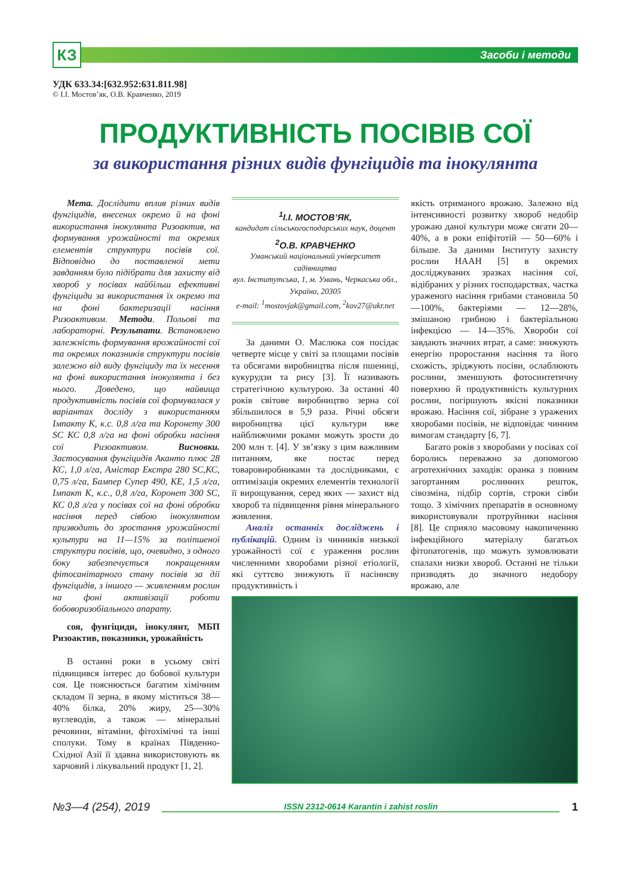КЗ
Засоби і методи
УДК 633.34:[632.952:631.811.98]
© І.І. Мостов’як, О.В. Кравченко, 2019
ПРОДУКТИВНІСТЬ ПОСІВІВ СОЇ
за використання різних видів фунгіцидів та інокулянта
Мета. Дослідити вплив різних видів фунгіцидів, внесених окремо й на фоні використання інокулянта Ризоактив, на формування урожайності та окремих елементів структури посівів сої. Відповідно до поставленої мети завданням було підібрати для захисту від хвороб у посівах найбільш ефективні фунгіциди за використання їх окремо та на фоні бактеризації насіння Ризоактивом. Методи. Польові та лабораторні. Результати. Встановлено залежність формування врожайності сої та окремих показників структури посівів залежно від виду фунгіциду та їх несення на фоні використання інокулянта і без нього. Доведено, що найвища продуктивність посівів сої формувалася у варіантах досліду з використанням Імпакту К, к.с. 0,8 л/га та Коронету 300 SC КС 0,8 л/га на фоні обробки насіння сої Ризоактивом. Висновки. Застосування фунгіцидів Аканто плюс 28 КС, 1,0 л/га, Амістар Екстра 280 SC,КС, 0,75 л/га, Бампер Супер 490, КЕ, 1,5 л/га, Імпакт К, к.с., 0,8 л/га, Коронет 300 SC, КС 0,8 л/га у посівах сої на фоні обробки насіння перед сівбою інокулянтом призводить до зростання урожайності культури на 11—15% за поліпшеної структури посівів, що, очевидно, з одного боку забезпечується покращенням фітосанітарного стану посівів за дії фунгіцидів, з іншого — живленням рослин на фоні активізації роботи бобоворизобіального апарату.
соя, фунгіциди, інокулянт, МБП Ризоактив, показники, урожайність
В останні роки в усьому світі підвищився інтерес до бобової культури соя. Це пояснюється багатим хімічним складом її зерна, в якому міститься 38—40% білка, 20% жиру, 25—30% вуглеводів, а також — мінеральні речовини, вітаміни, фітохімічні та інші сполуки. Тому в країнах Південно-Східної Азії її здавна використовують як харчовий і лікувальний продукт [1, 2].
<sup>1</sup> І.І. МОСТОВ’ЯК,
кандидат сільськогосподарських наук, доцент
<sup>2</sup>О.В. КРАВЧЕНКО
Уманський національний університет садівництва
вул. Інститутська, 1, м. Умань, Черкаська обл., Україна, 20305
e-mail: <sup>1</sup>mostovjak@gmail.com, <sup>2</sup>kov27@ukr.net
За даними О. Маслюка соя посідає четверте місце у світі за площами посівів та обсягами виробництва після пшениці, кукурудзи та рису [3]. Її називають стратегічною культурою. За останні 40 років світове виробництво зерна сої збільшилося в 5,9 раза. Річні обсяги виробництва цієї культури вже найближчими роками можуть зрости до 200 млн т. [4]. У зв’язку з цим важливим питанням, яке постає перед товаровиробниками та дослідниками, є оптимізація окремих елементів технології її вирощування, серед яких — захист від хвороб та підвищення рівня мінерального живлення.
Аналіз останніх досліджень і публікацій. Одним із чинників низької урожайності сої є ураження рослин численними хворобами різної етіології, які суттєво знижують її насіннєву продуктивність і
якість отриманого врожаю. Залежно від інтенсивності розвитку хвороб недобір урожаю даної культури може сягати 20—40%, а в роки епіфітотій — 50—60% і більше. За даними Інституту захисту рослин НААН [5] в окремих досліджуваних зразках насіння сої, відібраних у різних господарствах, частка ураженого насіння грибами становила 50—100%, бактеріями — 12—28%, змішаною грибною і бактеріальною інфекцією — 14—35%. Хвороби сої завдають значних втрат, а саме: знижують енергію проростання насіння та його схожість, зріджують посіви, ослаблюють рослини, зменшують фотосинтетичну поверхню й продуктивність культурних рослин, погіршують якісні показники врожаю. Насіння сої, зібране з уражених хворобами посівів, не відповідає чинним вимогам стандарту [6, 7].
Багато років з хворобами у посівах сої боролись переважно за допомогою агротехнічних заходів: оранка з повним загортанням рослинних решток, сівозміна, підбір сортів, строки сівби тощо. З хімічних препаратів в основному використовували протруйники насіння [8]. Це сприяло масовому накопиченню інфекційного матеріалу багатьох фітопатогенів, що можуть зумовлювати спалахи низки хвороб. Останні не тільки призводять до значного недобору врожаю, але
№3—4 (254), 2019
ISSN 2312-0614 Karantin i zahist roslin
1